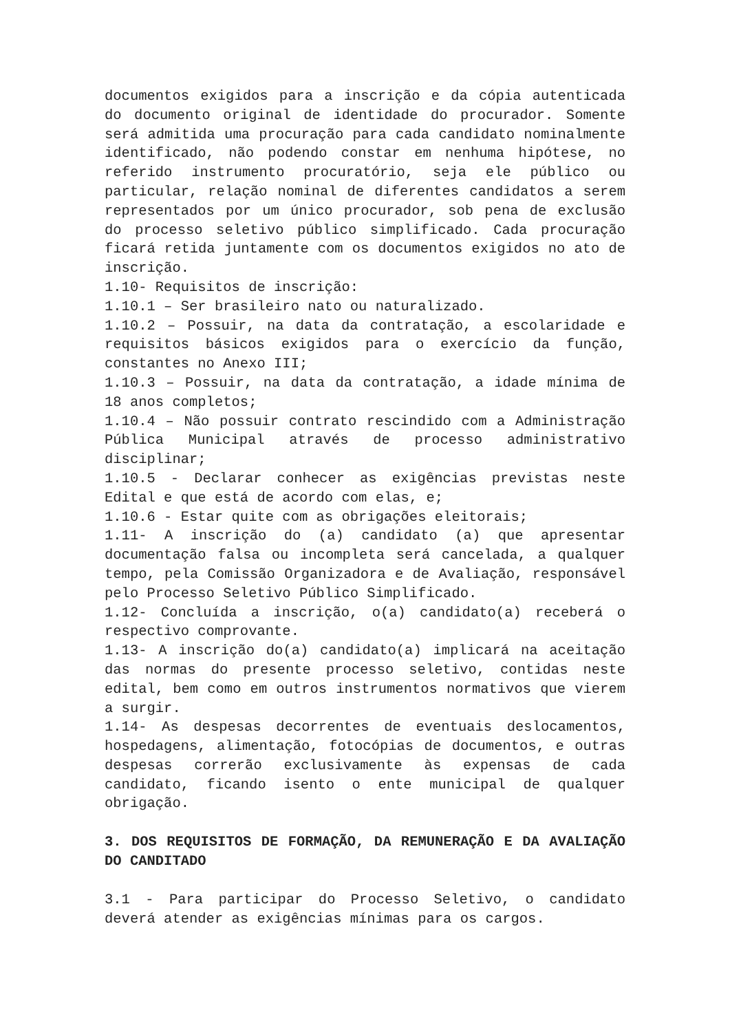documentos exigidos para a inscrição e da cópia autenticada do documento original de identidade do procurador. Somente será admitida uma procuração para cada candidato nominalmente identificado, não podendo constar em nenhuma hipótese, no referido instrumento procuratório, seja ele público ou particular, relação nominal de diferentes candidatos a serem representados por um único procurador, sob pena de exclusão do processo seletivo público simplificado. Cada procuração ficará retida juntamente com os documentos exigidos no ato de inscrição.
1.10- Requisitos de inscrição:
1.10.1 – Ser brasileiro nato ou naturalizado.
1.10.2 – Possuir, na data da contratação, a escolaridade e requisitos básicos exigidos para o exercício da função, constantes no Anexo III;
1.10.3 – Possuir, na data da contratação, a idade mínima de 18 anos completos;
1.10.4 – Não possuir contrato rescindido com a Administração Pública Municipal através de processo administrativo disciplinar;
1.10.5 - Declarar conhecer as exigências previstas neste Edital e que está de acordo com elas, e;
1.10.6 - Estar quite com as obrigações eleitorais;
1.11- A inscrição do (a) candidato (a) que apresentar documentação falsa ou incompleta será cancelada, a qualquer tempo, pela Comissão Organizadora e de Avaliação, responsável pelo Processo Seletivo Público Simplificado.
1.12- Concluída a inscrição, o(a) candidato(a) receberá o respectivo comprovante.
1.13- A inscrição do(a) candidato(a) implicará na aceitação das normas do presente processo seletivo, contidas neste edital, bem como em outros instrumentos normativos que vierem a surgir.
1.14- As despesas decorrentes de eventuais deslocamentos, hospedagens, alimentação, fotocópias de documentos, e outras despesas correrão exclusivamente às expensas de cada candidato, ficando isento o ente municipal de qualquer obrigação.
3. DOS REQUISITOS DE FORMAÇÃO, DA REMUNERAÇÃO E DA AVALIAÇÃO DO CANDITADO
3.1 - Para participar do Processo Seletivo, o candidato deverá atender as exigências mínimas para os cargos.